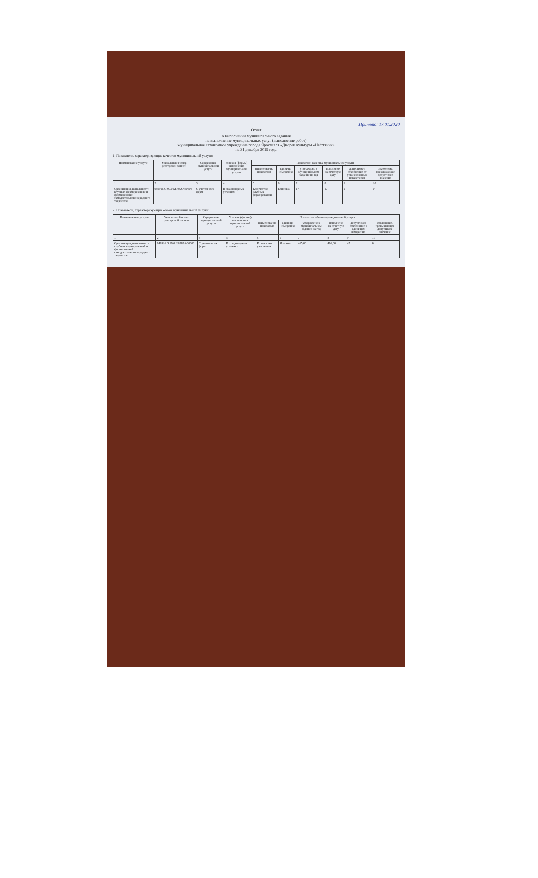Принято: 17.01.2020
Отчет
о выполнении муниципального задания
на выполнение муниципальных услуг (выполнение работ)
муниципальное автономное учреждение города Ярославля «Дворец культуры «Нефтяник»
на 31 декабря 2019 года
1. Показатели, характеризующие качество муниципальной услуги:
| Наименование услуги | Уникальный номер реестровой записи | Содержание муниципальной услуги | Условия (формы) выполнения муниципальной услуги | Показатели качества муниципальной услуги | | | | | |
| --- | --- | --- | --- | --- | --- | --- | --- | --- | --- |
| | | | | наименование показателя | единица измерения | утверждено в муниципальном задании на год | исполнено на отчетную дату | допустимое отклонение от установленных показателей | отклонение, превышающее допустимое значение |
| 1 | 2 | 3 | 4 | 5 | 6 | 7 | 8 | 9 | 10 |
| Организация деятельности клубных формирований и формирований самодеятельного народного творчества | 949916.О.99.0.ББ78АА00000 | С учетом всех форм | В стационарных условиях | Количество клубных формирований | Единица | 17 | 17 | 2 | 0 |
2. Показатели, характеризующие объем муниципальной услуги:
| Наименование услуги | Уникальный номер реестровой записи | Содержание муниципальной услуги | Условия (формы) выполнения муниципальной услуги | Показатели объема муниципальной услуги | | | | | |
| --- | --- | --- | --- | --- | --- | --- | --- | --- | --- |
| | | | | наименование показателя | единица измерения | утверждено в муниципальном задании на год | исполнено на отчетную дату | допустимое отклонение в единицах измерения | отклонение, превышающее допустимое значение |
| 1 | 2 | 3 | 4 | 5 | 6 | 7 | 8 | 9 | 10 |
| Организация деятельности клубных формирований и формирований самодеятельного народного творчества | 949916.О.99.0.ББ78АА00000 | С учетом всех форм | В стационарных условиях | Количество участников | Человек | 465,00 | 466,00 | 47 | 0 |